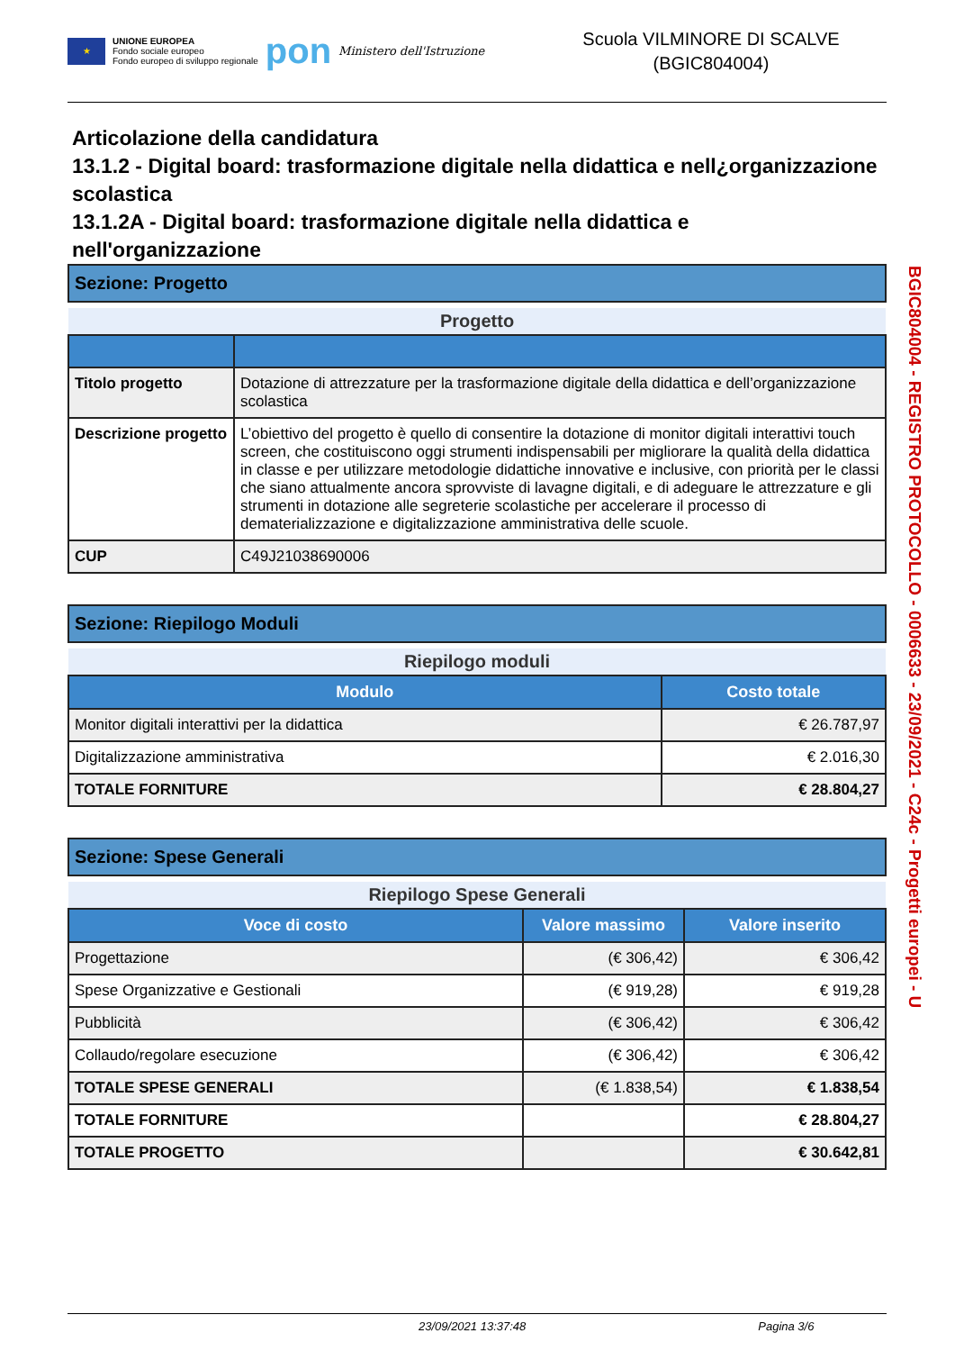★
UNIONE EUROPEA
Fondo sociale europeo
Fondo europeo di sviluppo regionale
pon
Ministero dell'Istruzione
Scuola VILMINORE DI SCALVE
(BGIC804004)
Articolazione della candidatura
13.1.2 - Digital board: trasformazione digitale nella didattica e nell¿organizzazione scolastica
13.1.2A - Digital board: trasformazione digitale nella didattica e nell'organizzazione
Sezione: Progetto
| Progetto | |
| Titolo progetto | Dotazione di attrezzature per la trasformazione digitale della didattica e dell’organizzazione scolastica |
| Descrizione progetto | L’obiettivo del progetto è quello di consentire la dotazione di monitor digitali interattivi touch screen, che costituiscono oggi strumenti indispensabili per migliorare la qualità della didattica in classe e per utilizzare metodologie didattiche innovative e inclusive, con priorità per le classi che siano attualmente ancora sprovviste di lavagne digitali, e di adeguare le attrezzature e gli strumenti in dotazione alle segreterie scolastiche per accelerare il processo di dematerializzazione e digitalizzazione amministrativa delle scuole. |
| CUP | C49J21038690006 |
Sezione: Riepilogo Moduli
| Riepilogo moduli | |
| Modulo | Costo totale |
| Monitor digitali interattivi per la didattica | € 26.787,97 |
| Digitalizzazione amministrativa | € 2.016,30 |
| TOTALE FORNITURE | € 28.804,27 |
Sezione: Spese Generali
| Riepilogo Spese Generali | | |
| Voce di costo | Valore massimo | Valore inserito |
| Progettazione | (€ 306,42) | € 306,42 |
| Spese Organizzative e Gestionali | (€ 919,28) | € 919,28 |
| Pubblicità | (€ 306,42) | € 306,42 |
| Collaudo/regolare esecuzione | (€ 306,42) | € 306,42 |
| TOTALE SPESE GENERALI | (€ 1.838,54) | € 1.838,54 |
| TOTALE FORNITURE | | € 28.804,27 |
| TOTALE PROGETTO | | € 30.642,81 |
BGIC804004 - REGISTRO PROTOCOLLO - 0006633 - 23/09/2021 - C24c - Progetti europei - U
23/09/2021 13:37:48 Pagina 3/6